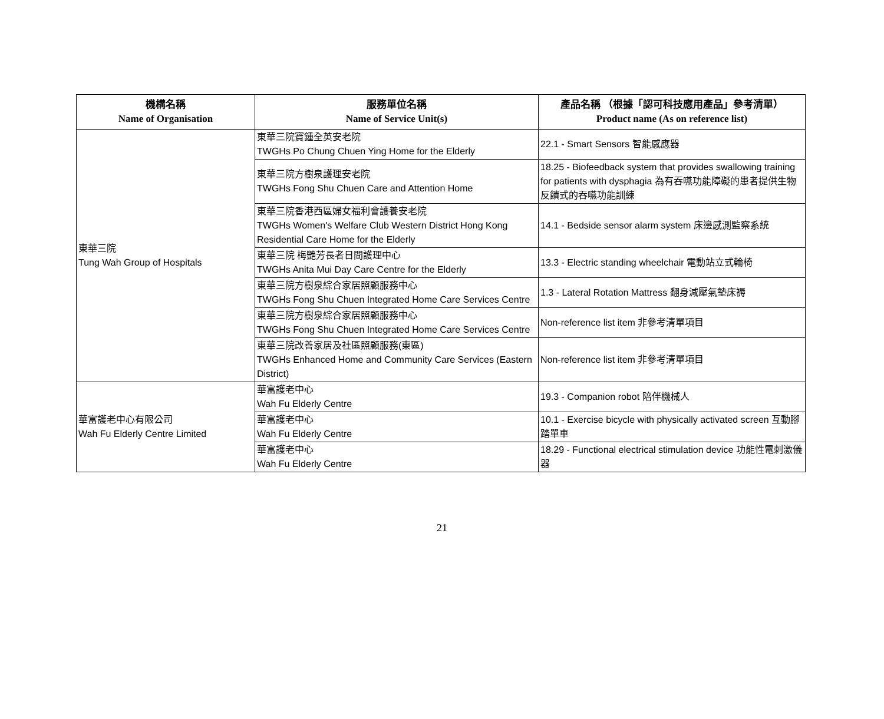| 機構名稱 Name of Organisation | 服務單位名稱 Name of Service Unit(s) | 產品名稱 （根據「認可科技應用產品」參考清單） Product name (As on reference list) |
| --- | --- | --- |
| 東華三院 Tung Wah Group of Hospitals | 東華三院寶鍾全英安老院 TWGHs Po Chung Chuen Ying Home for the Elderly | 22.1 - Smart Sensors 智能感應器 |
| | 東華三院方樹泉護理安老院 TWGHs Fong Shu Chuen Care and Attention Home | 18.25 - Biofeedback system that provides swallowing training for patients with dysphagia 為有吞嚥功能障礙的患者提供生物反饋式的吞嚥功能訓練 |
| | 東華三院香港西區婦女福利會護養安老院 TWGHs Women's Welfare Club Western District Hong Kong Residential Care Home for the Elderly | 14.1 - Bedside sensor alarm system 床邊感測監察系統 |
| | 東華三院 梅艷芳長者日間護理中心 TWGHs Anita Mui Day Care Centre for the Elderly | 13.3 - Electric standing wheelchair 電動站立式輪椅 |
| | 東華三院方樹泉綜合家居照顧服務中心 TWGHs Fong Shu Chuen Integrated Home Care Services Centre | 1.3 - Lateral Rotation Mattress 翻身減壓氣墊床褥 |
| | 東華三院方樹泉綜合家居照顧服務中心 TWGHs Fong Shu Chuen Integrated Home Care Services Centre | Non-reference list item 非參考清單項目 |
| | 東華三院改善家居及社區照顧服務(東區) TWGHs Enhanced Home and Community Care Services (Eastern District) | Non-reference list item 非參考清單項目 |
| 華富護老中心有限公司 Wah Fu Elderly Centre Limited | 華富護老中心 Wah Fu Elderly Centre | 19.3 - Companion robot 陪伴機械人 |
| | 華富護老中心 Wah Fu Elderly Centre | 10.1 - Exercise bicycle with physically activated screen 互動腳踏單車 |
| | 華富護老中心 Wah Fu Elderly Centre | 18.29 - Functional electrical stimulation device 功能性電刺激儀器 |
21